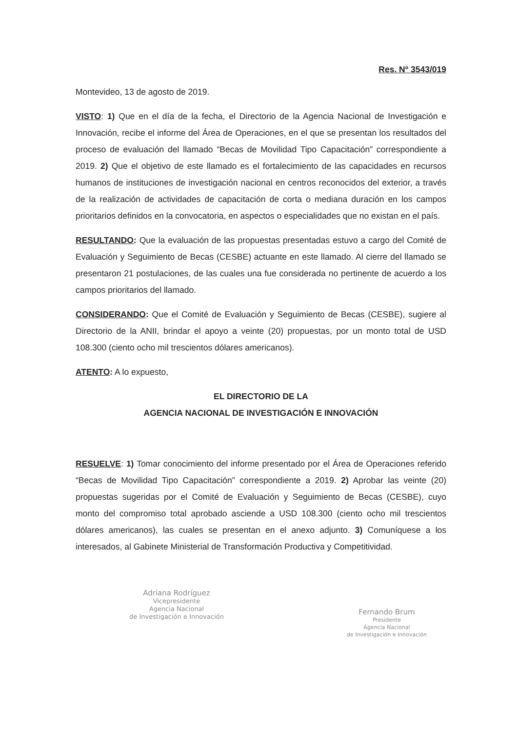Res. Nº 3543/019
Montevideo, 13 de agosto de 2019.
VISTO: 1) Que en el día de la fecha, el Directorio de la Agencia Nacional de Investigación e Innovación, recibe el informe del Área de Operaciones, en el que se presentan los resultados del proceso de evaluación del llamado “Becas de Movilidad Tipo Capacitación” correspondiente a 2019. 2) Que el objetivo de este llamado es el fortalecimiento de las capacidades en recursos humanos de instituciones de investigación nacional en centros reconocidos del exterior, a través de la realización de actividades de capacitación de corta o mediana duración en los campos prioritarios definidos en la convocatoria, en aspectos o especialidades que no existan en el país.
RESULTANDO: Que la evaluación de las propuestas presentadas estuvo a cargo del Comité de Evaluación y Seguimiento de Becas (CESBE) actuante en este llamado. Al cierre del llamado se presentaron 21 postulaciones, de las cuales una fue considerada no pertinente de acuerdo a los campos prioritarios del llamado.
CONSIDERANDO: Que el Comité de Evaluación y Seguimiento de Becas (CESBE), sugiere al Directorio de la ANII, brindar el apoyo a veinte (20) propuestas, por un monto total de USD 108.300 (ciento ocho mil trescientos dólares americanos).
ATENTO: A lo expuesto,
EL DIRECTORIO DE LA
AGENCIA NACIONAL DE INVESTIGACIÓN E INNOVACIÓN
RESUELVE: 1) Tomar conocimiento del informe presentado por el Área de Operaciones referido “Becas de Movilidad Tipo Capacitación” correspondiente a 2019. 2) Aprobar las veinte (20) propuestas sugeridas por el Comité de Evaluación y Seguimiento de Becas (CESBE), cuyo monto del compromiso total aprobado asciende a USD 108.300 (ciento ocho mil trescientos dólares americanos), las cuales se presentan en el anexo adjunto. 3) Comuníquese a los interesados, al Gabinete Ministerial de Transformación Productiva y Competitividad.
Adriana Rodríguez
Vicepresidente
Agencia Nacional
de Investigación e Innovación
Fernando Brum
Presidente
Agencia Nacional
de Investigación e Innovación